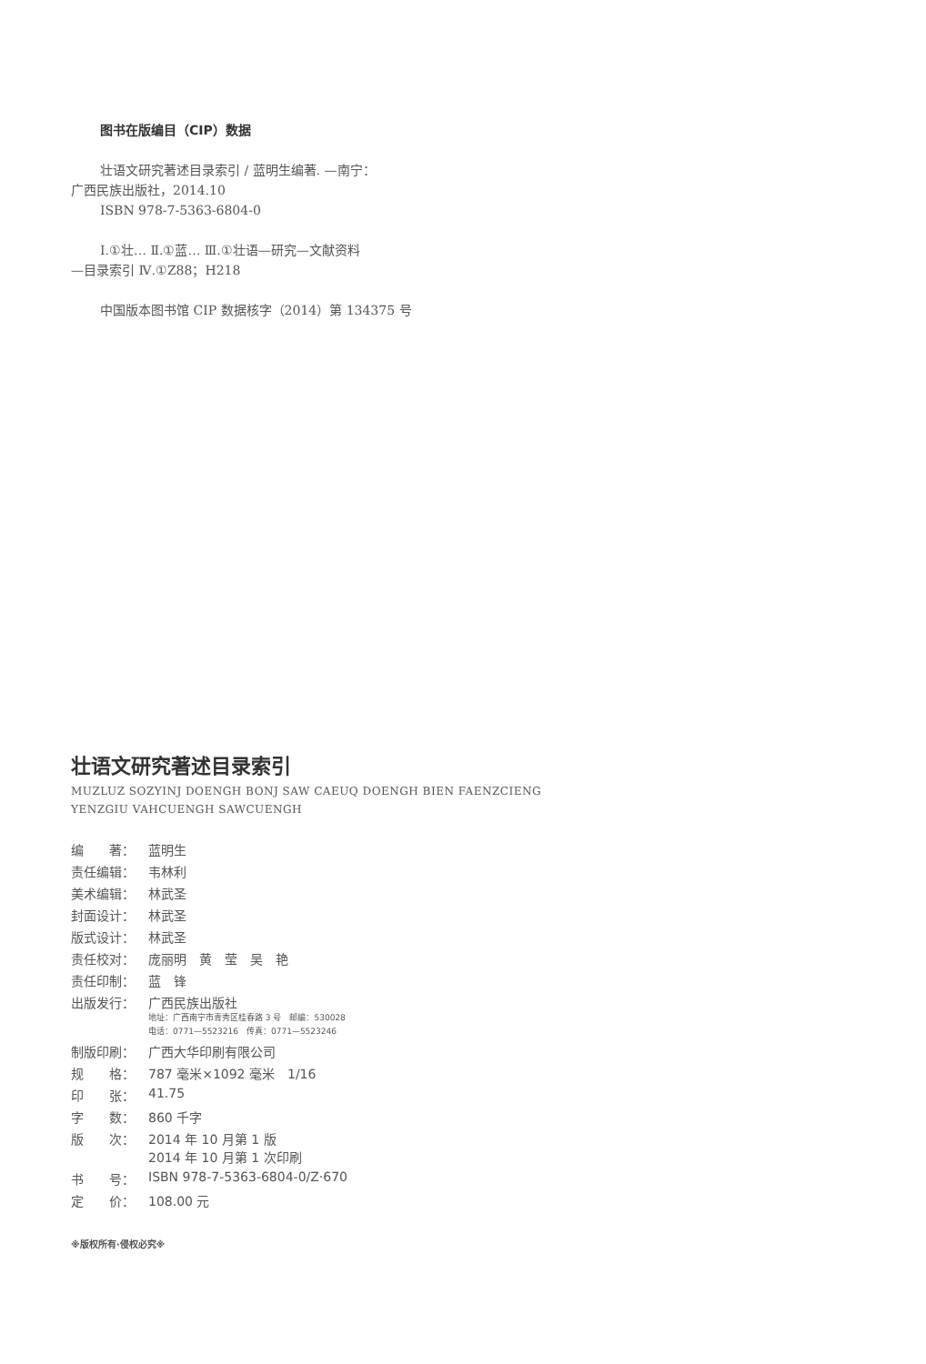图书在版编目（CIP）数据
壮语文研究著述目录索引 / 蓝明生编著. —南宁：
广西民族出版社，2014.10
ISBN 978-7-5363-6804-0
Ⅰ.①壮… Ⅱ.①蓝… Ⅲ.①壮语—研究—文献资料
—目录索引 Ⅳ.①Z88；H218
中国版本图书馆 CIP 数据核字（2014）第 134375 号
壮语文研究著述目录索引
MUZLUZ SOZYINJ DOENGH BONJ SAW CAEUQ DOENGH BIEN FAENZCIENG
YENZGIU VAHCUENGH SAWCUENGH
| 编 著： | 蓝明生 |
| 责任编辑： | 韦林利 |
| 美术编辑： | 林武圣 |
| 封面设计： | 林武圣 |
| 版式设计： | 林武圣 |
| 责任校对： | 庞丽明 黄 莹 吴 艳 |
| 责任印制： | 蓝 锋 |
| 出版发行： | 广西民族出版社 地址：广西南宁市青秀区桂春路 3 号 邮编：530028 电话：0771—5523216 传真：0771—5523246 |
| 制版印刷： | 广西大华印刷有限公司 |
| 规 格： | 787 毫米×1092 毫米 1/16 |
| 印 张： | 41.75 |
| 字 数： | 860 千字 |
| 版 次： | 2014 年 10 月第 1 版 2014 年 10 月第 1 次印刷 |
| 书 号： | ISBN 978-7-5363-6804-0/Z·670 |
| 定 价： | 108.00 元 |
※版权所有·侵权必究※